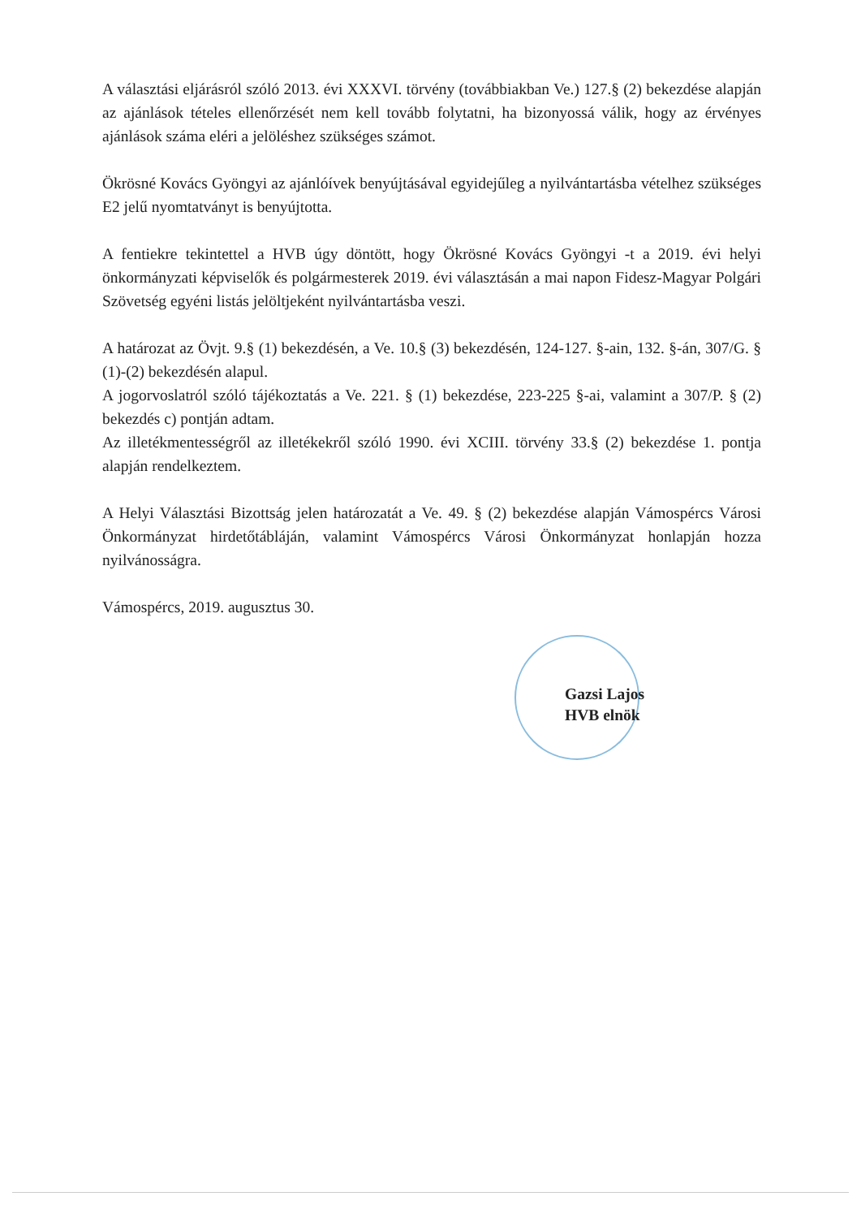A választási eljárásról szóló 2013. évi XXXVI. törvény (továbbiakban Ve.) 127.§ (2) bekezdése alapján az ajánlások tételes ellenőrzését nem kell tovább folytatni, ha bizonyossá válik, hogy az érvényes ajánlások száma eléri a jelöléshez szükséges számot.
Ökrösné Kovács Gyöngyi az ajánlóívek benyújtásával egyidejűleg a nyilvántartásba vételhez szükséges E2 jelű nyomtatványt is benyújtotta.
A fentiekre tekintettel a HVB úgy döntött, hogy Ökrösné Kovács Gyöngyi -t a 2019. évi helyi önkormányzati képviselők és polgármesterek 2019. évi választásán a mai napon Fidesz-Magyar Polgári Szövetség egyéni listás jelöltjeként nyilvántartásba veszi.
A határozat az Övjt. 9.§ (1) bekezdésén, a Ve. 10.§ (3) bekezdésén, 124-127. §-ain, 132. §-án, 307/G. § (1)-(2) bekezdésén alapul.
A jogorvoslatról szóló tájékoztatás a Ve. 221. § (1) bekezdése, 223-225 §-ai, valamint a 307/P. § (2) bekezdés c) pontján adtam.
Az illetékmentességről az illetékekről szóló 1990. évi XCIII. törvény 33.§ (2) bekezdése 1. pontja alapján rendelkeztem.
A Helyi Választási Bizottság jelen határozatát a Ve. 49. § (2) bekezdése alapján Vámospércs Városi Önkormányzat hirdetőtábláján, valamint Vámospércs Városi Önkormányzat honlapján hozza nyilvánosságra.
Vámospércs, 2019. augusztus 30.
Gazsi Lajos
HVB elnök